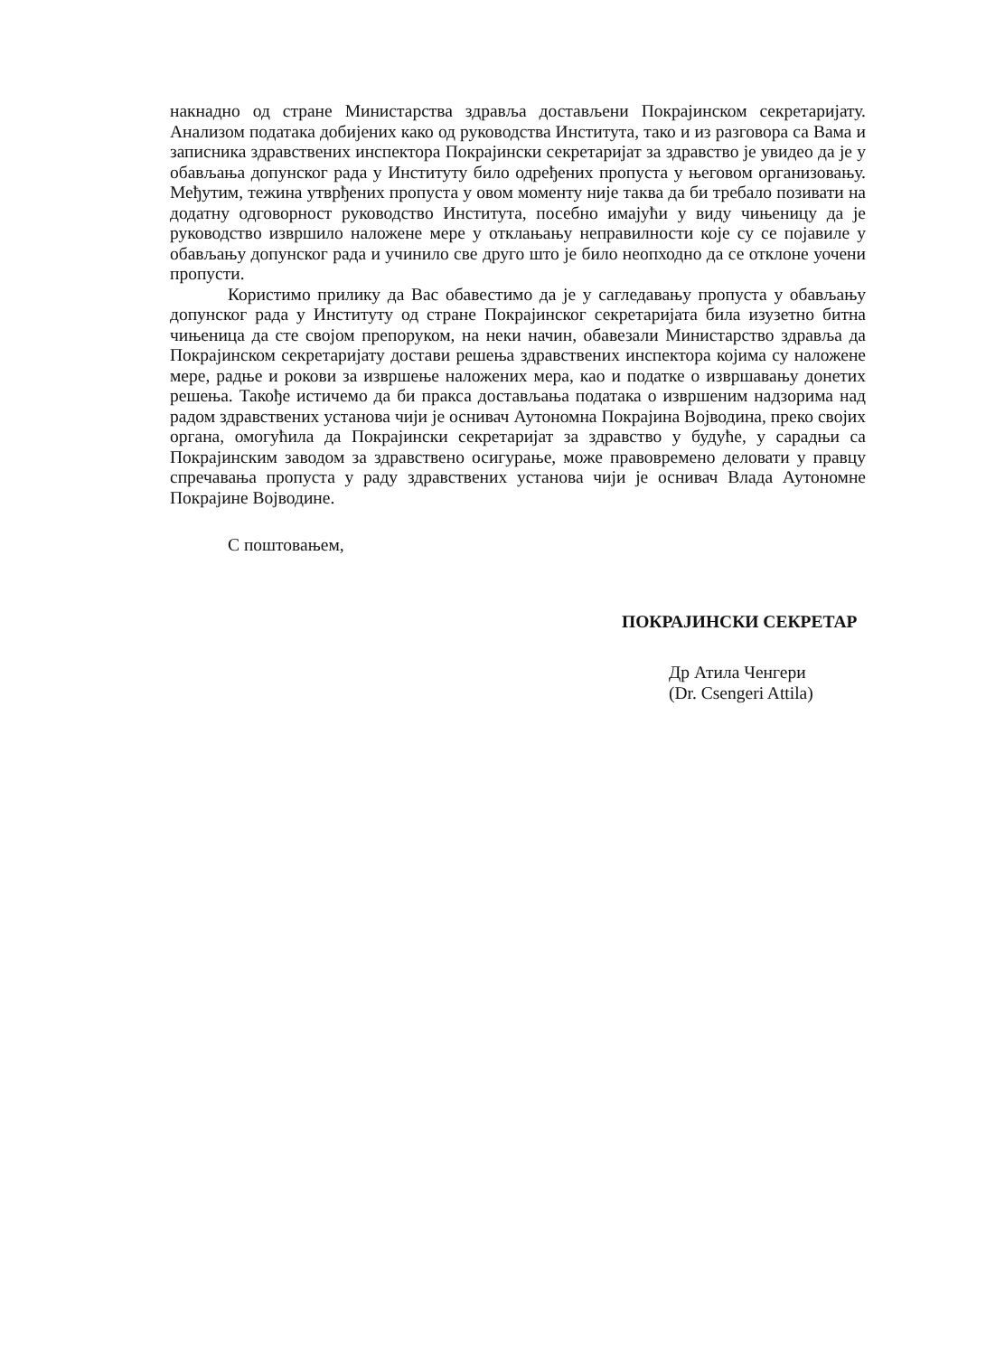накнадно од стране Министарства здравља достављени Покрајинском секретаријату. Анализом података добијених како од руководства Института, тако и из разговора са Вама и записника здравствених инспектора Покрајински секретаријат за здравство је увидео да је у обављања допунског рада у Институту било одређених пропуста у његовом организовању. Међутим, тежина утврђених пропуста у овом моменту није таква да би требало позивати на додатну одговорност руководство Института, посебно имајући у виду чињеницу да је руководство извршило наложене мере у отклањању неправилности које су се појавиле у обављању допунског рада и учинило све друго што је било неопходно да се отклоне уочени пропусти.
Користимо прилику да Вас обавестимо да је у сагледавању пропуста у обављању допунског рада у Институту од стране Покрајинског секретаријата била изузетно битна чињеница да сте својом препоруком, на неки начин, обавезали Министарство здравља да Покрајинском секретаријату достави решења здравствених инспектора којима су наложене мере, радње и рокови за извршење наложених мера, као и податке о извршавању донетих решења. Такође истичемо да би пракса достављања података о извршеним надзорима над радом здравствених установа чији је оснивач Аутономна Покрајина Војводина, преко својих органа, омогућила да Покрајински секретаријат за здравство у будуће, у сарадњи са Покрајинским заводом за здравствено осигурање, може правовремено деловати у правцу спречавања пропуста у раду здравствених установа чији је оснивач Влада Аутономне Покрајине Војводине.
С поштовањем,
ПОКРАЈИНСКИ СЕКРЕТАР
Др Атила Ченгери
(Dr. Csengeri Attila)